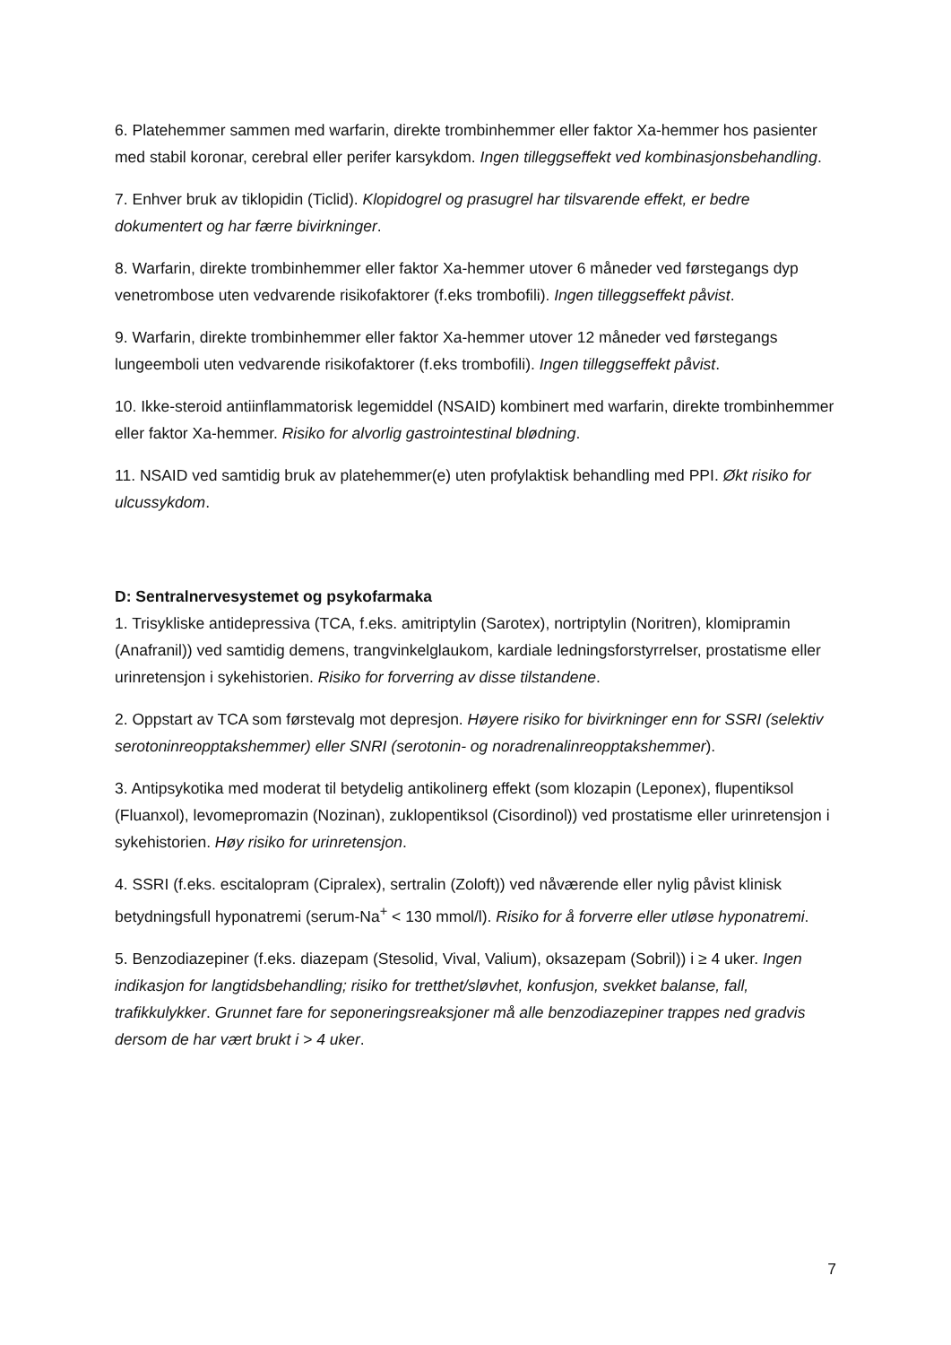6. Platehemmer sammen med warfarin, direkte trombinhemmer eller faktor Xa-hemmer hos pasienter med stabil koronar, cerebral eller perifer karsykdom. Ingen tilleggseffekt ved kombinasjonsbehandling.
7. Enhver bruk av tiklopidin (Ticlid). Klopidogrel og prasugrel har tilsvarende effekt, er bedre dokumentert og har færre bivirkninger.
8. Warfarin, direkte trombinhemmer eller faktor Xa-hemmer utover 6 måneder ved førstegangs dyp venetrombose uten vedvarende risikofaktorer (f.eks trombofili). Ingen tilleggseffekt påvist.
9. Warfarin, direkte trombinhemmer eller faktor Xa-hemmer utover 12 måneder ved førstegangs lungeemboli uten vedvarende risikofaktorer (f.eks trombofili). Ingen tilleggseffekt påvist.
10. Ikke-steroid antiinflammatorisk legemiddel (NSAID) kombinert med warfarin, direkte trombinhemmer eller faktor Xa-hemmer. Risiko for alvorlig gastrointestinal blødning.
11. NSAID ved samtidig bruk av platehemmer(e) uten profylaktisk behandling med PPI. Økt risiko for ulcussykdom.
D: Sentralnervesystemet og psykofarmaka
1. Trisykliske antidepressiva (TCA, f.eks. amitriptylin (Sarotex), nortriptylin (Noritren), klomipramin (Anafranil)) ved samtidig demens, trangvinkelglaukom, kardiale ledningsforstyrrelser, prostatisme eller urinretensjon i sykehistorien. Risiko for forverring av disse tilstandene.
2. Oppstart av TCA som førstevalg mot depresjon. Høyere risiko for bivirkninger enn for SSRI (selektiv serotoninreopptakshemmer) eller SNRI (serotonin- og noradrenalinreopptakshemmer).
3. Antipsykotika med moderat til betydelig antikolinerg effekt (som klozapin (Leponex), flupentiksol (Fluanxol), levomepromazin (Nozinan), zuklopentiksol (Cisordinol)) ved prostatisme eller urinretensjon i sykehistorien. Høy risiko for urinretensjon.
4. SSRI (f.eks. escitalopram (Cipralex), sertralin (Zoloft)) ved nåværende eller nylig påvist klinisk betydningsfull hyponatremi (serum-Na<sup>+</sup> < 130 mmol/l). Risiko for å forverre eller utløse hyponatremi.
5. Benzodiazepiner (f.eks. diazepam (Stesolid, Vival, Valium), oksazepam (Sobril)) i ≥ 4 uker. Ingen indikasjon for langtidsbehandling; risiko for tretthet/sløvhet, konfusjon, svekket balanse, fall, trafikkulykker. Grunnet fare for seponeringsreaksjoner må alle benzodiazepiner trappes ned gradvis dersom de har vært brukt i > 4 uker.
7